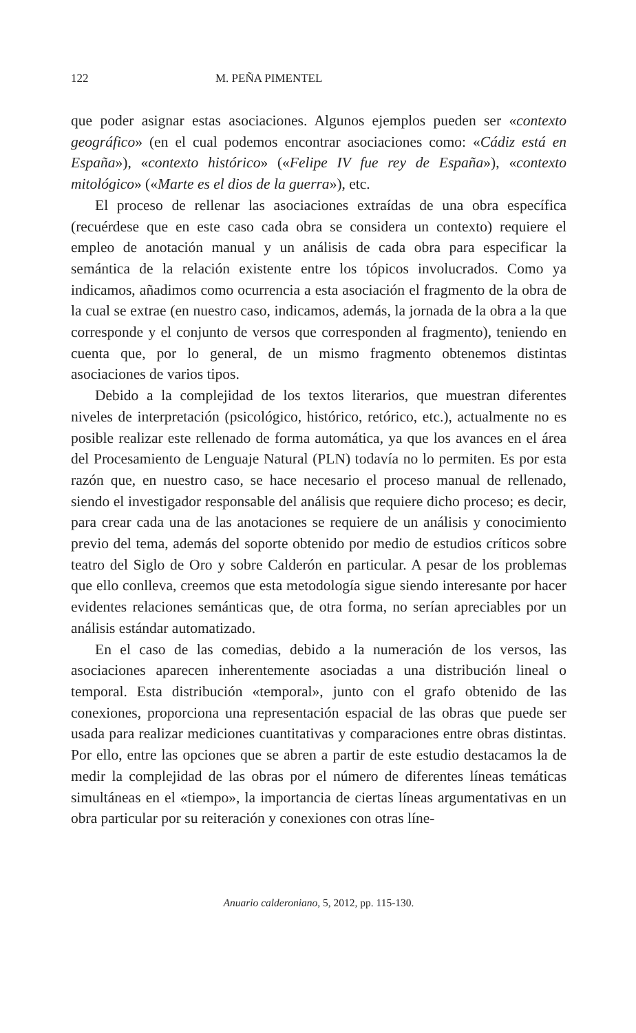122 M. PEÑA PIMENTEL
que poder asignar estas asociaciones. Algunos ejemplos pueden ser «contexto geográfico» (en el cual podemos encontrar asociaciones como: «Cádiz está en España»), «contexto histórico» («Felipe IV fue rey de España»), «contexto mitológico» («Marte es el dios de la guerra»), etc.
El proceso de rellenar las asociaciones extraídas de una obra específica (recuérdese que en este caso cada obra se considera un contexto) requiere el empleo de anotación manual y un análisis de cada obra para especificar la semántica de la relación existente entre los tópicos involucrados. Como ya indicamos, añadimos como ocurrencia a esta asociación el fragmento de la obra de la cual se extrae (en nuestro caso, indicamos, además, la jornada de la obra a la que corresponde y el conjunto de versos que corresponden al fragmento), teniendo en cuenta que, por lo general, de un mismo fragmento obtenemos distintas asociaciones de varios tipos.
Debido a la complejidad de los textos literarios, que muestran diferentes niveles de interpretación (psicológico, histórico, retórico, etc.), actualmente no es posible realizar este rellenado de forma automática, ya que los avances en el área del Procesamiento de Lenguaje Natural (PLN) todavía no lo permiten. Es por esta razón que, en nuestro caso, se hace necesario el proceso manual de rellenado, siendo el investigador responsable del análisis que requiere dicho proceso; es decir, para crear cada una de las anotaciones se requiere de un análisis y conocimiento previo del tema, además del soporte obtenido por medio de estudios críticos sobre teatro del Siglo de Oro y sobre Calderón en particular. A pesar de los problemas que ello conlleva, creemos que esta metodología sigue siendo interesante por hacer evidentes relaciones semánticas que, de otra forma, no serían apreciables por un análisis estándar automatizado.
En el caso de las comedias, debido a la numeración de los versos, las asociaciones aparecen inherentemente asociadas a una distribución lineal o temporal. Esta distribución «temporal», junto con el grafo obtenido de las conexiones, proporciona una representación espacial de las obras que puede ser usada para realizar mediciones cuantitativas y comparaciones entre obras distintas. Por ello, entre las opciones que se abren a partir de este estudio destacamos la de medir la complejidad de las obras por el número de diferentes líneas temáticas simultáneas en el «tiempo», la importancia de ciertas líneas argumentativas en un obra particular por su reiteración y conexiones con otras líne-
Anuario calderoniano, 5, 2012, pp. 115-130.